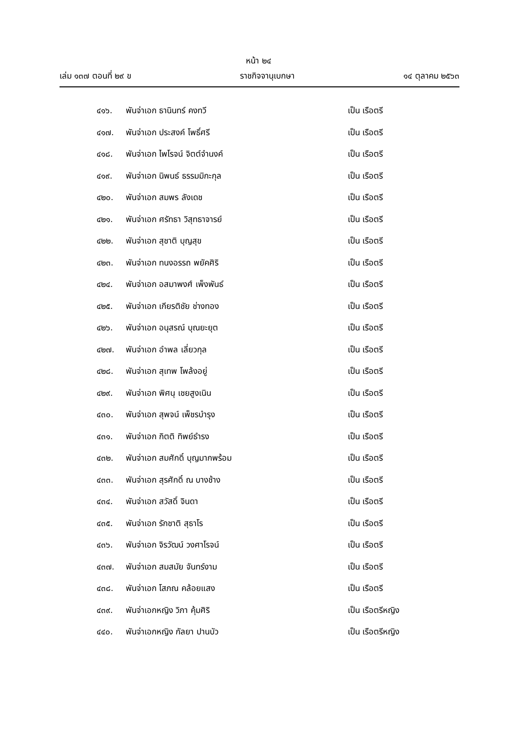หน้า ๒๔
เล่ม ๑๓๗ ตอนที่ ๒๙ ข ราชกิจจานุเบกษา ๑๔ ตุลาคม ๒๕๖๓
๔๑๖. พันจ่าเอก ธานินทร์ คงทวี เป็น เรือตรี
๔๑๗. พันจ่าเอก ประสงค์ โพธิ์ศรี เป็น เรือตรี
๔๑๘. พันจ่าเอก ไพโรจน์ จิตต์จำนงค์ เป็น เรือตรี
๔๑๙. พันจ่าเอก นิพนธ์ ธรรมมิกะกุล เป็น เรือตรี
๔๒๐. พันจ่าเอก สมพร ลังเดช เป็น เรือตรี
๔๒๑. พันจ่าเอก ศรัทธา วิสุทธาจารย์ เป็น เรือตรี
๔๒๒. พันจ่าเอก สุชาติ บุญสุข เป็น เรือตรี
๔๒๓. พันจ่าเอก ทนงอรรถ พยัคศิริ เป็น เรือตรี
๔๒๔. พันจ่าเอก อสมาพงศ์ เพ็งพันธ์ เป็น เรือตรี
๔๒๕. พันจ่าเอก เกียรติชัย ช่างทอง เป็น เรือตรี
๔๒๖. พันจ่าเอก อนุสรณ์ บุณยะยุต เป็น เรือตรี
๔๒๗. พันจ่าเอก อำพล เลี่ยวกุล เป็น เรือตรี
๔๒๘. พันจ่าเอก สุเทพ โพล้งอยู่ เป็น เรือตรี
๔๒๙. พันจ่าเอก พิศนุ เชยสูงเนิน เป็น เรือตรี
๔๓๐. พันจ่าเอก สุพจน์ เพ็ชรบำรุง เป็น เรือตรี
๔๓๑. พันจ่าเอก กิตติ ทิพย์ธำรง เป็น เรือตรี
๔๓๒. พันจ่าเอก สมศักดิ์ บุญมากพร้อม เป็น เรือตรี
๔๓๓. พันจ่าเอก สุรศักดิ์ ณ บางช้าง เป็น เรือตรี
๔๓๔. พันจ่าเอก สวัสดิ์ จินดา เป็น เรือตรี
๔๓๕. พันจ่าเอก รักชาติ สุธาโร เป็น เรือตรี
๔๓๖. พันจ่าเอก จิรวัฒน์ วงศาโรจน์ เป็น เรือตรี
๔๓๗. พันจ่าเอก สมสมัย จันทร์งาม เป็น เรือตรี
๔๓๘. พันจ่าเอก โสภณ คล้อยแสง เป็น เรือตรี
๔๓๙. พันจ่าเอกหญิง วิภา คุ้มศิริ เป็น เรือตรีหญิง
๔๔๐. พันจ่าเอกหญิง กัลยา ปานบัว เป็น เรือตรีหญิง